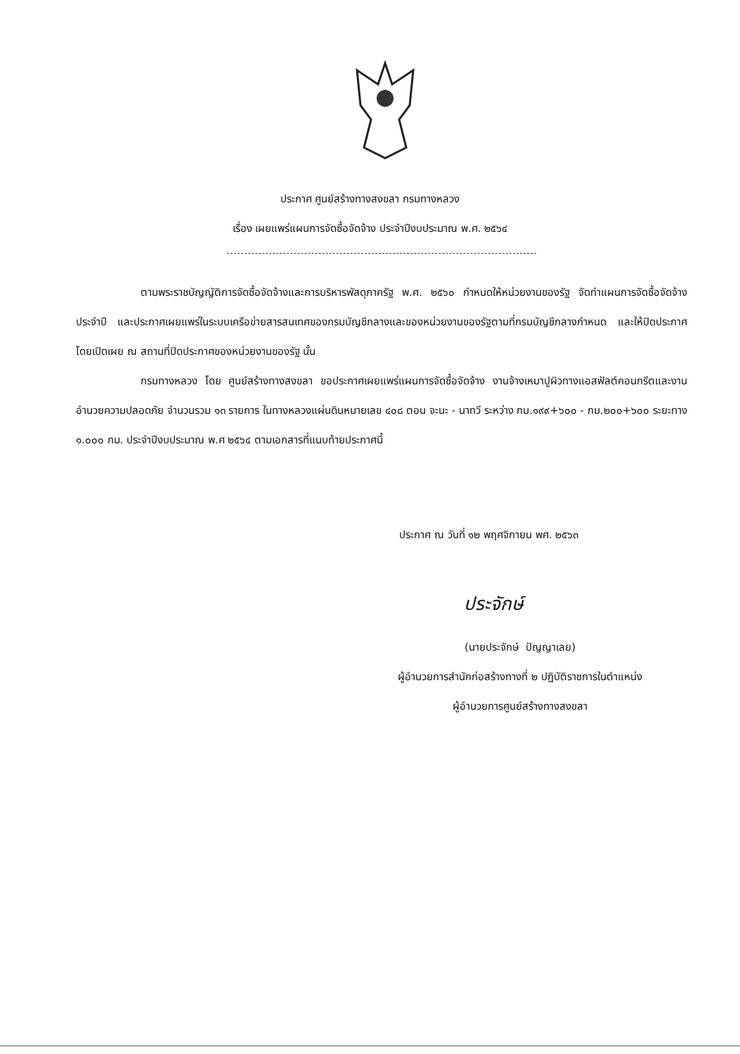ประกาศ ศูนย์สร้างทางสงขลา กรมทางหลวง
เรื่อง เผยแพร่แผนการจัดซื้อจัดจ้าง ประจำปีงบประมาณ พ.ศ. ๒๕๖๔
ตามพระราชบัญญัติการจัดซื้อจัดจ้างและการบริหารพัสดุภาครัฐ พ.ศ. ๒๕๖๐ กำหนดให้หน่วยงานของรัฐ จัดทำแผนการจัดซื้อจัดจ้างประจำปี และประกาศเผยแพร่ในระบบเครือข่ายสารสนเทศของกรมบัญชีกลางและของหน่วยงานของรัฐตามที่กรมบัญชีกลางกำหนด และให้ปิดประกาศโดยเปิดเผย ณ สถานที่ปิดประกาศของหน่วยงานของรัฐ นั้น
กรมทางหลวง โดย ศูนย์สร้างทางสงขลา ขอประกาศเผยแพร่แผนการจัดซื้อจัดจ้าง งานจ้างเหมาปูผิวทางแอสฟัลต์คอนกรีตและงานอำนวยความปลอดภัย จำนวนรวม ๑๓ รายการ ในทางหลวงแผ่นดินหมายเลข ๔๐๘ ตอน จะนะ - นาทวี ระหว่าง กม.๑๙๙+๖๐๐ - กม.๒๐๐+๖๐๐ ระยะทาง ๑.๐๐๐ กม. ประจำปีงบประมาณ พ.ศ ๒๕๖๔ ตามเอกสารที่แนบท้ายประกาศนี้
ประกาศ ณ วันที่ ๑๒ พฤศจิกายน พศ. ๒๕๖๓
ประจักษ์
(นายประจักษ์ ปัญญาเลย)
ผู้อำนวยการสำนักก่อสร้างทางที่ ๒ ปฏิบัติราชการในตำแหน่ง
ผู้อำนวยการศูนย์สร้างทางสงขลา